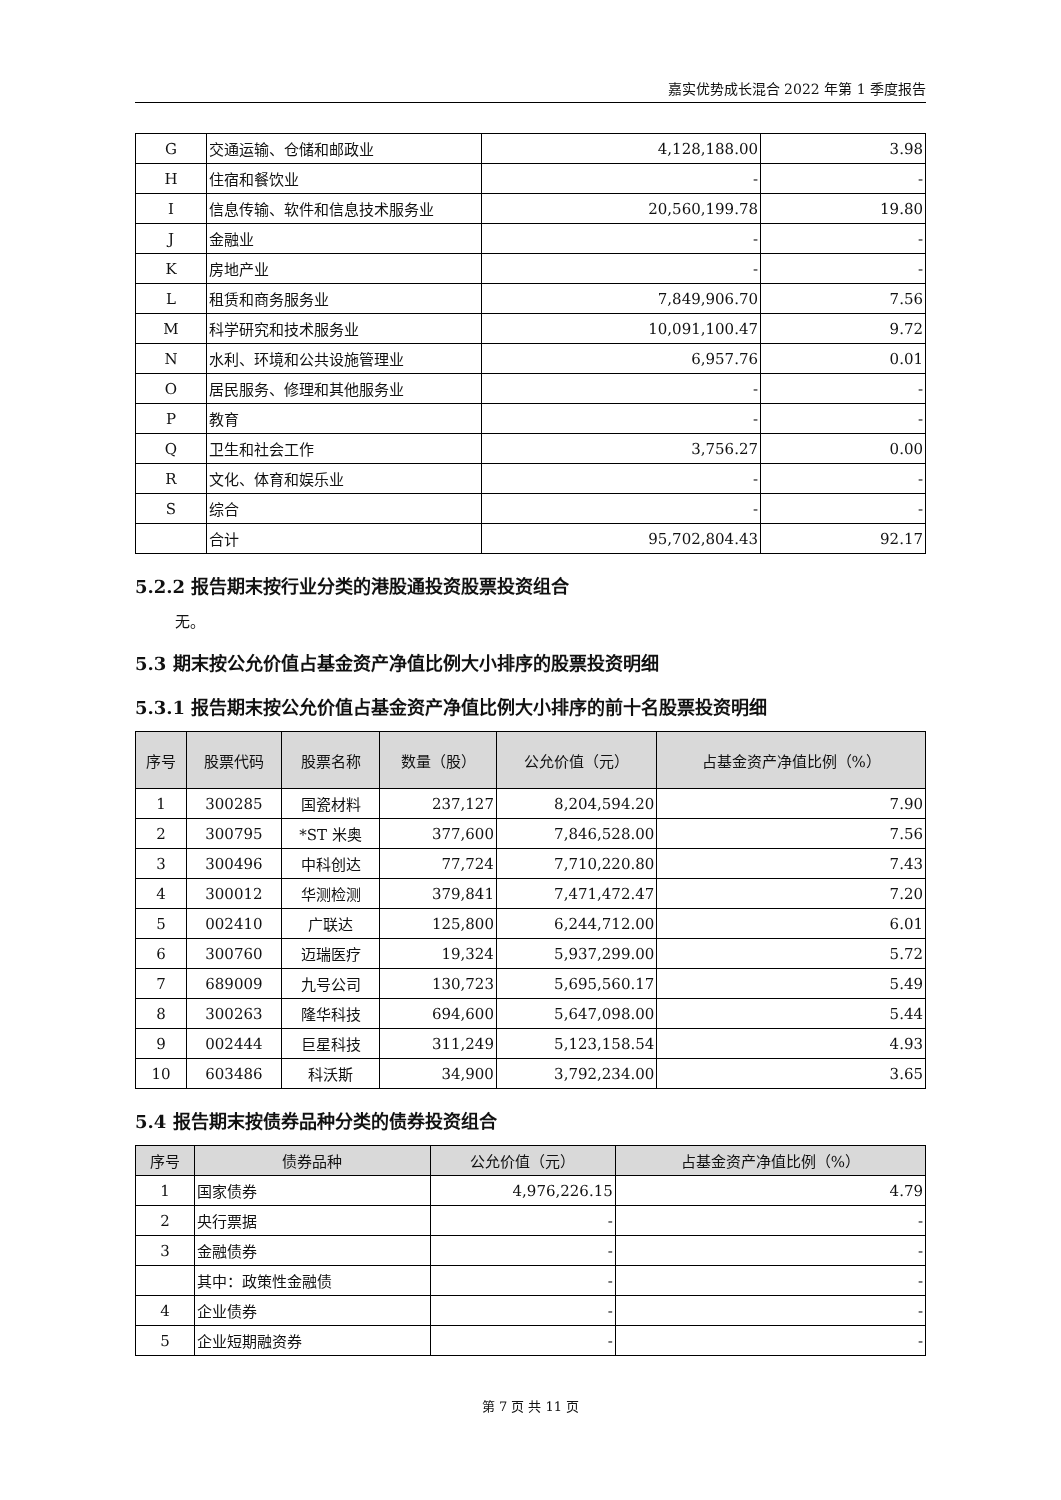嘉实优势成长混合 2022 年第 1 季度报告
| G | 交通运输、仓储和邮政业 | 4,128,188.00 | 3.98 |
| H | 住宿和餐饮业 | - | - |
| I | 信息传输、软件和信息技术服务业 | 20,560,199.78 | 19.80 |
| J | 金融业 | - | - |
| K | 房地产业 | - | - |
| L | 租赁和商务服务业 | 7,849,906.70 | 7.56 |
| M | 科学研究和技术服务业 | 10,091,100.47 | 9.72 |
| N | 水利、环境和公共设施管理业 | 6,957.76 | 0.01 |
| O | 居民服务、修理和其他服务业 | - | - |
| P | 教育 | - | - |
| Q | 卫生和社会工作 | 3,756.27 | 0.00 |
| R | 文化、体育和娱乐业 | - | - |
| S | 综合 | - | - |
| | 合计 | 95,702,804.43 | 92.17 |
5.2.2 报告期末按行业分类的港股通投资股票投资组合
无。
5.3 期末按公允价值占基金资产净值比例大小排序的股票投资明细
5.3.1 报告期末按公允价值占基金资产净值比例大小排序的前十名股票投资明细
| 序号 | 股票代码 | 股票名称 | 数量（股） | 公允价值（元） | 占基金资产净值比例（%） |
| --- | --- | --- | --- | --- | --- |
| 1 | 300285 | 国瓷材料 | 237,127 | 8,204,594.20 | 7.90 |
| 2 | 300795 | *ST 米奥 | 377,600 | 7,846,528.00 | 7.56 |
| 3 | 300496 | 中科创达 | 77,724 | 7,710,220.80 | 7.43 |
| 4 | 300012 | 华测检测 | 379,841 | 7,471,472.47 | 7.20 |
| 5 | 002410 | 广联达 | 125,800 | 6,244,712.00 | 6.01 |
| 6 | 300760 | 迈瑞医疗 | 19,324 | 5,937,299.00 | 5.72 |
| 7 | 689009 | 九号公司 | 130,723 | 5,695,560.17 | 5.49 |
| 8 | 300263 | 隆华科技 | 694,600 | 5,647,098.00 | 5.44 |
| 9 | 002444 | 巨星科技 | 311,249 | 5,123,158.54 | 4.93 |
| 10 | 603486 | 科沃斯 | 34,900 | 3,792,234.00 | 3.65 |
5.4 报告期末按债券品种分类的债券投资组合
| 序号 | 债券品种 | 公允价值（元） | 占基金资产净值比例（%） |
| --- | --- | --- | --- |
| 1 | 国家债券 | 4,976,226.15 | 4.79 |
| 2 | 央行票据 | - | - |
| 3 | 金融债券 | - | - |
| | 其中：政策性金融债 | - | - |
| 4 | 企业债券 | - | - |
| 5 | 企业短期融资券 | - | - |
第 7 页 共 11 页